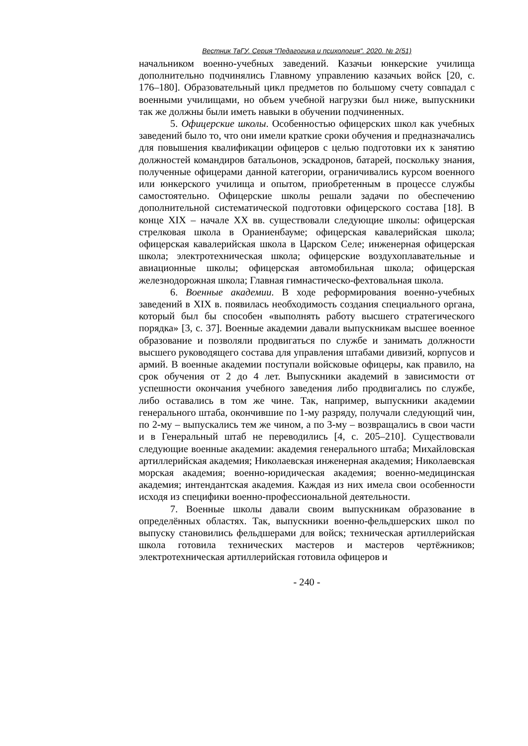Вестник ТвГУ. Серия "Педагогика и психология". 2020. № 2(51)
начальником военно-учебных заведений. Казачьи юнкерские училища дополнительно подчинялись Главному управлению казачьих войск [20, с. 176–180]. Образовательный цикл предметов по большому счету совпадал с военными училищами, но объем учебной нагрузки был ниже, выпускники так же должны были иметь навыки в обучении подчиненных.
5. Офицерские школы. Особенностью офицерских школ как учебных заведений было то, что они имели краткие сроки обучения и предназначались для повышения квалификации офицеров с целью подготовки их к занятию должностей командиров батальонов, эскадронов, батарей, поскольку знания, полученные офицерами данной категории, ограничивались курсом военного или юнкерского училища и опытом, приобретенным в процессе службы самостоятельно. Офицерские школы решали задачи по обеспечению дополнительной систематической подготовки офицерского состава [18]. В конце XIX – начале XX вв. существовали следующие школы: офицерская стрелковая школа в Ораниенбауме; офицерская кавалерийская школа; офицерская кавалерийская школа в Царском Селе; инженерная офицерская школа; электротехническая школа; офицерские воздухоплавательные и авиационные школы; офицерская автомобильная школа; офицерская железнодорожная школа; Главная гимнастическо-фехтовальная школа.
6. Военные академии. В ходе реформирования военно-учебных заведений в XIX в. появилась необходимость создания специального органа, который был бы способен «выполнять работу высшего стратегического порядка» [3, с. 37]. Военные академии давали выпускникам высшее военное образование и позволяли продвигаться по службе и занимать должности высшего руководящего состава для управления штабами дивизий, корпусов и армий. В военные академии поступали войсковые офицеры, как правило, на срок обучения от 2 до 4 лет. Выпускники академий в зависимости от успешности окончания учебного заведения либо продвигались по службе, либо оставались в том же чине. Так, например, выпускники академии генерального штаба, окончившие по 1-му разряду, получали следующий чин, по 2-му – выпускались тем же чином, а по 3-му – возвращались в свои части и в Генеральный штаб не переводились [4, с. 205–210]. Существовали следующие военные академии: академия генерального штаба; Михайловская артиллерийская академия; Николаевская инженерная академия; Николаевская морская академия; военно-юридическая академия; военно-медицинская академия; интендантская академия. Каждая из них имела свои особенности исходя из специфики военно-профессиональной деятельности.
7. Военные школы давали своим выпускникам образование в определённых областях. Так, выпускники военно-фельдшерских школ по выпуску становились фельдшерами для войск; техническая артиллерийская школа готовила технических мастеров и мастеров чертёжников; электротехническая артиллерийская готовила офицеров и
- 240 -